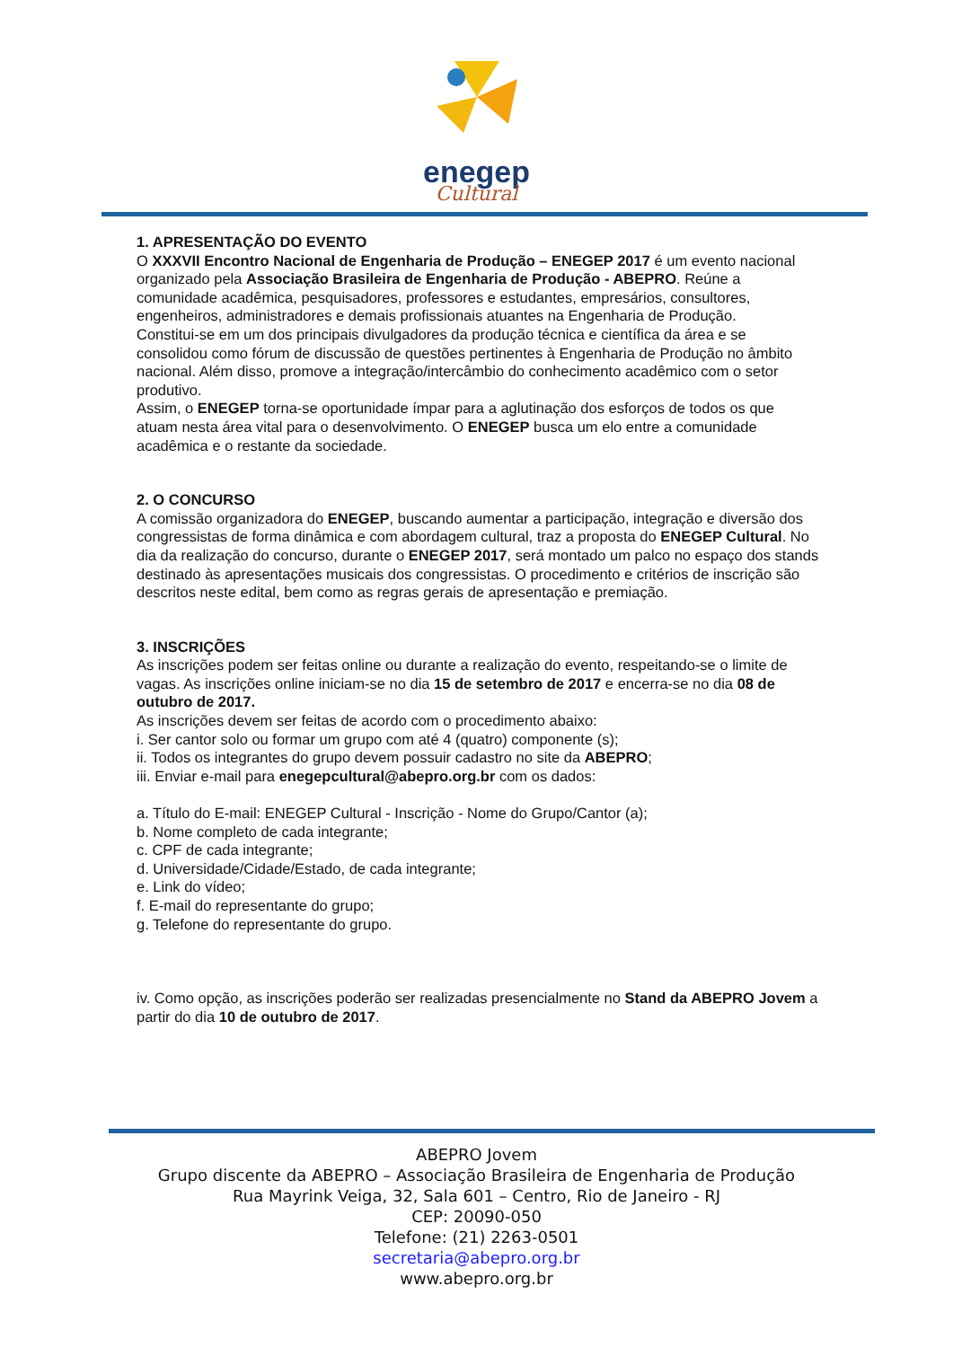enegep
Cultural
1. APRESENTAÇÃO DO EVENTO
O XXXVII Encontro Nacional de Engenharia de Produção – ENEGEP 2017 é um evento nacional organizado pela Associação Brasileira de Engenharia de Produção - ABEPRO. Reúne a comunidade acadêmica, pesquisadores, professores e estudantes, empresários, consultores, engenheiros, administradores e demais profissionais atuantes na Engenharia de Produção.
Constitui-se em um dos principais divulgadores da produção técnica e científica da área e se consolidou como fórum de discussão de questões pertinentes à Engenharia de Produção no âmbito nacional. Além disso, promove a integração/intercâmbio do conhecimento acadêmico com o setor produtivo.
Assim, o ENEGEP torna-se oportunidade ímpar para a aglutinação dos esforços de todos os que atuam nesta área vital para o desenvolvimento. O ENEGEP busca um elo entre a comunidade acadêmica e o restante da sociedade.
2. O CONCURSO
A comissão organizadora do ENEGEP, buscando aumentar a participação, integração e diversão dos congressistas de forma dinâmica e com abordagem cultural, traz a proposta do ENEGEP Cultural. No dia da realização do concurso, durante o ENEGEP 2017, será montado um palco no espaço dos stands destinado às apresentações musicais dos congressistas. O procedimento e critérios de inscrição são descritos neste edital, bem como as regras gerais de apresentação e premiação.
3. INSCRIÇÕES
As inscrições podem ser feitas online ou durante a realização do evento, respeitando-se o limite de vagas. As inscrições online iniciam-se no dia 15 de setembro de 2017 e encerra-se no dia 08 de outubro de 2017.
As inscrições devem ser feitas de acordo com o procedimento abaixo:
i. Ser cantor solo ou formar um grupo com até 4 (quatro) componente (s);
ii. Todos os integrantes do grupo devem possuir cadastro no site da ABEPRO;
iii. Enviar e-mail para enegepcultural@abepro.org.br com os dados:
a. Título do E-mail: ENEGEP Cultural - Inscrição - Nome do Grupo/Cantor (a);
b. Nome completo de cada integrante;
c. CPF de cada integrante;
d. Universidade/Cidade/Estado, de cada integrante;
e. Link do vídeo;
f. E-mail do representante do grupo;
g. Telefone do representante do grupo.
iv. Como opção, as inscrições poderão ser realizadas presencialmente no Stand da ABEPRO Jovem a partir do dia 10 de outubro de 2017.
ABEPRO Jovem
Grupo discente da ABEPRO – Associação Brasileira de Engenharia de Produção
Rua Mayrink Veiga, 32, Sala 601 – Centro, Rio de Janeiro - RJ
CEP: 20090-050
Telefone: (21) 2263-0501
secretaria@abepro.org.br
www.abepro.org.br